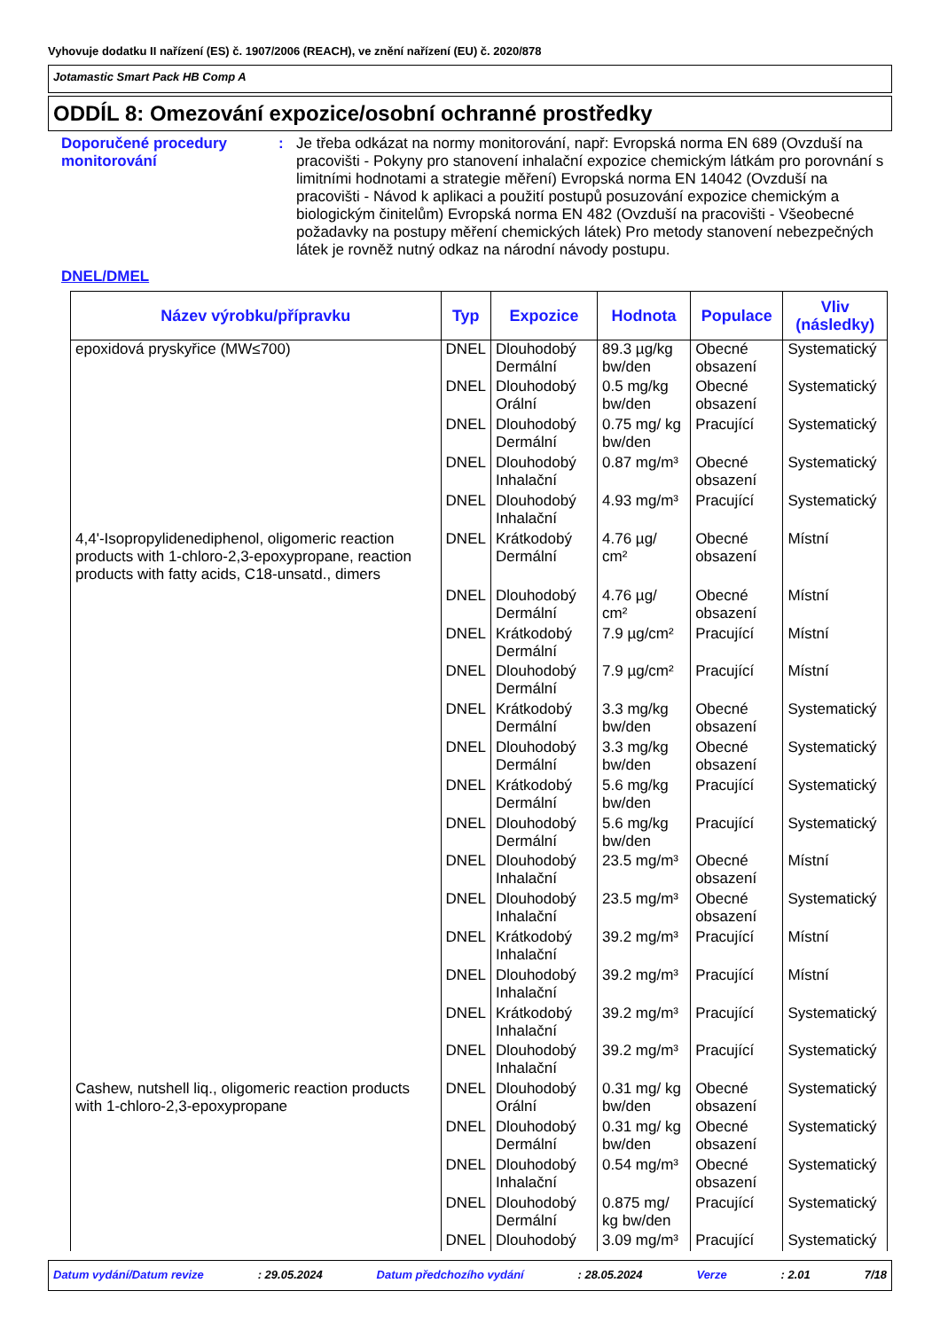Vyhovuje dodatku II nařízení (ES) č. 1907/2006 (REACH), ve znění nařízení (EU) č. 2020/878
Jotamastic Smart Pack HB Comp A
ODDÍL 8: Omezování expozice/osobní ochranné prostředky
Doporučené procedury monitorování
: Je třeba odkázat na normy monitorování, např: Evropská norma EN 689 (Ovzduší na pracovišti - Pokyny pro stanovení inhalační expozice chemickým látkám pro porovnání s limitními hodnotami a strategie měření) Evropská norma EN 14042 (Ovzduší na pracovišti - Návod k aplikaci a použití postupů posuzování expozice chemickým a biologickým činitelům) Evropská norma EN 482 (Ovzduší na pracovišti - Všeobecné požadavky na postupy měření chemických látek) Pro metody stanovení nebezpečných látek je rovněž nutný odkaz na národní návody postupu.
DNEL/DMEL
| Název výrobku/přípravku | Typ | Expozice | Hodnota | Populace | Vliv (následky) |
| --- | --- | --- | --- | --- | --- |
| epoxidová pryskyřice (MW≤700) | DNEL | Dlouhodobý Dermální | 89.3 µg/kg bw/den | Obecné obsazení | Systematický |
| | DNEL | Dlouhodobý Orální | 0.5 mg/kg bw/den | Obecné obsazení | Systematický |
| | DNEL | Dlouhodobý Dermální | 0.75 mg/ kg bw/den | Pracující | Systematický |
| | DNEL | Dlouhodobý Inhalační | 0.87 mg/m³ | Obecné obsazení | Systematický |
| | DNEL | Dlouhodobý Inhalační | 4.93 mg/m³ | Pracující | Systematický |
| 4,4'-Isopropylidenediphenol, oligomeric reaction products with 1-chloro-2,3-epoxypropane, reaction products with fatty acids, C18-unsatd., dimers | DNEL | Krátkodobý Dermální | 4.76 µg/ cm² | Obecné obsazení | Místní |
| | DNEL | Dlouhodobý Dermální | 4.76 µg/ cm² | Obecné obsazení | Místní |
| | DNEL | Krátkodobý Dermální | 7.9 µg/cm² | Pracující | Místní |
| | DNEL | Dlouhodobý Dermální | 7.9 µg/cm² | Pracující | Místní |
| | DNEL | Krátkodobý Dermální | 3.3 mg/kg bw/den | Obecné obsazení | Systematický |
| | DNEL | Dlouhodobý Dermální | 3.3 mg/kg bw/den | Obecné obsazení | Systematický |
| | DNEL | Krátkodobý Dermální | 5.6 mg/kg bw/den | Pracující | Systematický |
| | DNEL | Dlouhodobý Dermální | 5.6 mg/kg bw/den | Pracující | Systematický |
| | DNEL | Dlouhodobý Inhalační | 23.5 mg/m³ | Obecné obsazení | Místní |
| | DNEL | Dlouhodobý Inhalační | 23.5 mg/m³ | Obecné obsazení | Systematický |
| | DNEL | Krátkodobý Inhalační | 39.2 mg/m³ | Pracující | Místní |
| | DNEL | Dlouhodobý Inhalační | 39.2 mg/m³ | Pracující | Místní |
| | DNEL | Krátkodobý Inhalační | 39.2 mg/m³ | Pracující | Systematický |
| | DNEL | Dlouhodobý Inhalační | 39.2 mg/m³ | Pracující | Systematický |
| Cashew, nutshell liq., oligomeric reaction products with 1-chloro-2,3-epoxypropane | DNEL | Dlouhodobý Orální | 0.31 mg/ kg bw/den | Obecné obsazení | Systematický |
| | DNEL | Dlouhodobý Dermální | 0.31 mg/ kg bw/den | Obecné obsazení | Systematický |
| | DNEL | Dlouhodobý Inhalační | 0.54 mg/m³ | Obecné obsazení | Systematický |
| | DNEL | Dlouhodobý Dermální | 0.875 mg/ kg bw/den | Pracující | Systematický |
| | DNEL | Dlouhodobý | 3.09 mg/m³ | Pracující | Systematický |
Datum vydání/Datum revize: 29.05.2024 Datum předchozího vydání: 28.05.2024 Verze: 2.01 7/18